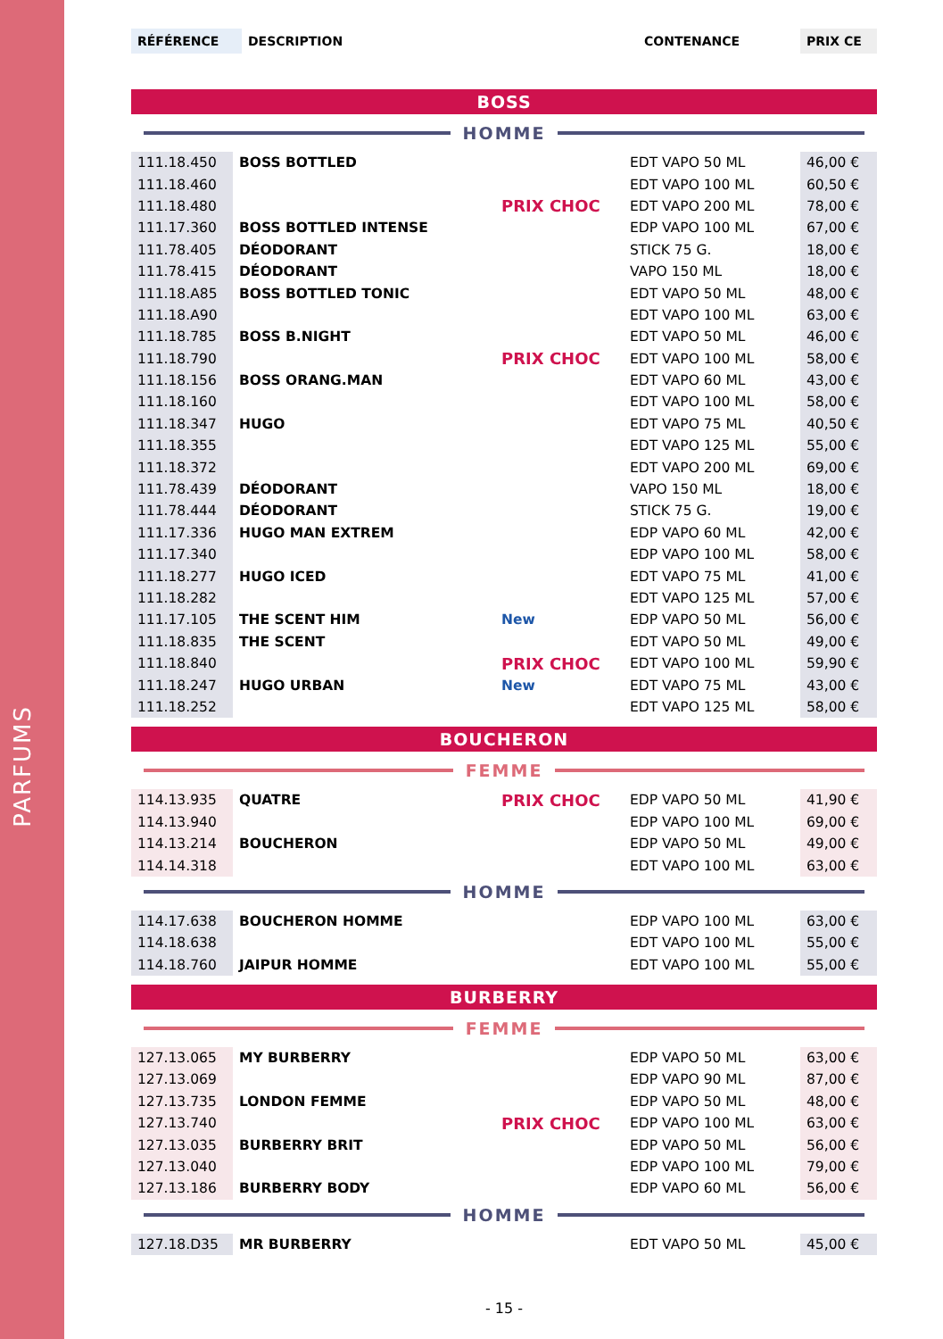PARFUMS
| RÉFÉRENCE | DESCRIPTION | CONTENANCE | PRIX CE |
| --- | --- | --- | --- |
BOSS
HOMME
| 111.18.450 | BOSS BOTTLED | | EDT VAPO 50 ML | 46,00 € |
| 111.18.460 | | | EDT VAPO 100 ML | 60,50 € |
| 111.18.480 | | PRIX CHOC | EDT VAPO 200 ML | 78,00 € |
| 111.17.360 | BOSS BOTTLED INTENSE | | EDP VAPO 100 ML | 67,00 € |
| 111.78.405 | DÉODORANT | | STICK 75 G. | 18,00 € |
| 111.78.415 | DÉODORANT | | VAPO 150 ML | 18,00 € |
| 111.18.A85 | BOSS BOTTLED TONIC | | EDT VAPO 50 ML | 48,00 € |
| 111.18.A90 | | | EDT VAPO 100 ML | 63,00 € |
| 111.18.785 | BOSS B.NIGHT | | EDT VAPO 50 ML | 46,00 € |
| 111.18.790 | | PRIX CHOC | EDT VAPO 100 ML | 58,00 € |
| 111.18.156 | BOSS ORANG.MAN | | EDT VAPO 60 ML | 43,00 € |
| 111.18.160 | | | EDT VAPO 100 ML | 58,00 € |
| 111.18.347 | HUGO | | EDT VAPO 75 ML | 40,50 € |
| 111.18.355 | | | EDT VAPO 125 ML | 55,00 € |
| 111.18.372 | | | EDT VAPO 200 ML | 69,00 € |
| 111.78.439 | DÉODORANT | | VAPO 150 ML | 18,00 € |
| 111.78.444 | DÉODORANT | | STICK 75 G. | 19,00 € |
| 111.17.336 | HUGO MAN EXTREM | | EDP VAPO 60 ML | 42,00 € |
| 111.17.340 | | | EDP VAPO 100 ML | 58,00 € |
| 111.18.277 | HUGO ICED | | EDT VAPO 75 ML | 41,00 € |
| 111.18.282 | | | EDT VAPO 125 ML | 57,00 € |
| 111.17.105 | THE SCENT HIM | New | EDP VAPO 50 ML | 56,00 € |
| 111.18.835 | THE SCENT | | EDT VAPO 50 ML | 49,00 € |
| 111.18.840 | | PRIX CHOC | EDT VAPO 100 ML | 59,90 € |
| 111.18.247 | HUGO URBAN | New | EDT VAPO 75 ML | 43,00 € |
| 111.18.252 | | | EDT VAPO 125 ML | 58,00 € |
BOUCHERON
FEMME
| 114.13.935 | QUATRE | PRIX CHOC | EDP VAPO 50 ML | 41,90 € |
| 114.13.940 | | | EDP VAPO 100 ML | 69,00 € |
| 114.13.214 | BOUCHERON | | EDP VAPO 50 ML | 49,00 € |
| 114.14.318 | | | EDT VAPO 100 ML | 63,00 € |
HOMME
| 114.17.638 | BOUCHERON HOMME | | EDP VAPO 100 ML | 63,00 € |
| 114.18.638 | | | EDT VAPO 100 ML | 55,00 € |
| 114.18.760 | JAIPUR HOMME | | EDT VAPO 100 ML | 55,00 € |
BURBERRY
FEMME
| 127.13.065 | MY BURBERRY | | EDP VAPO 50 ML | 63,00 € |
| 127.13.069 | | | EDP VAPO 90 ML | 87,00 € |
| 127.13.735 | LONDON FEMME | | EDP VAPO 50 ML | 48,00 € |
| 127.13.740 | | PRIX CHOC | EDP VAPO 100 ML | 63,00 € |
| 127.13.035 | BURBERRY BRIT | | EDP VAPO 50 ML | 56,00 € |
| 127.13.040 | | | EDP VAPO 100 ML | 79,00 € |
| 127.13.186 | BURBERRY BODY | | EDP VAPO 60 ML | 56,00 € |
HOMME
| 127.18.D35 | MR BURBERRY | | EDT VAPO 50 ML | 45,00 € |
- 15 -